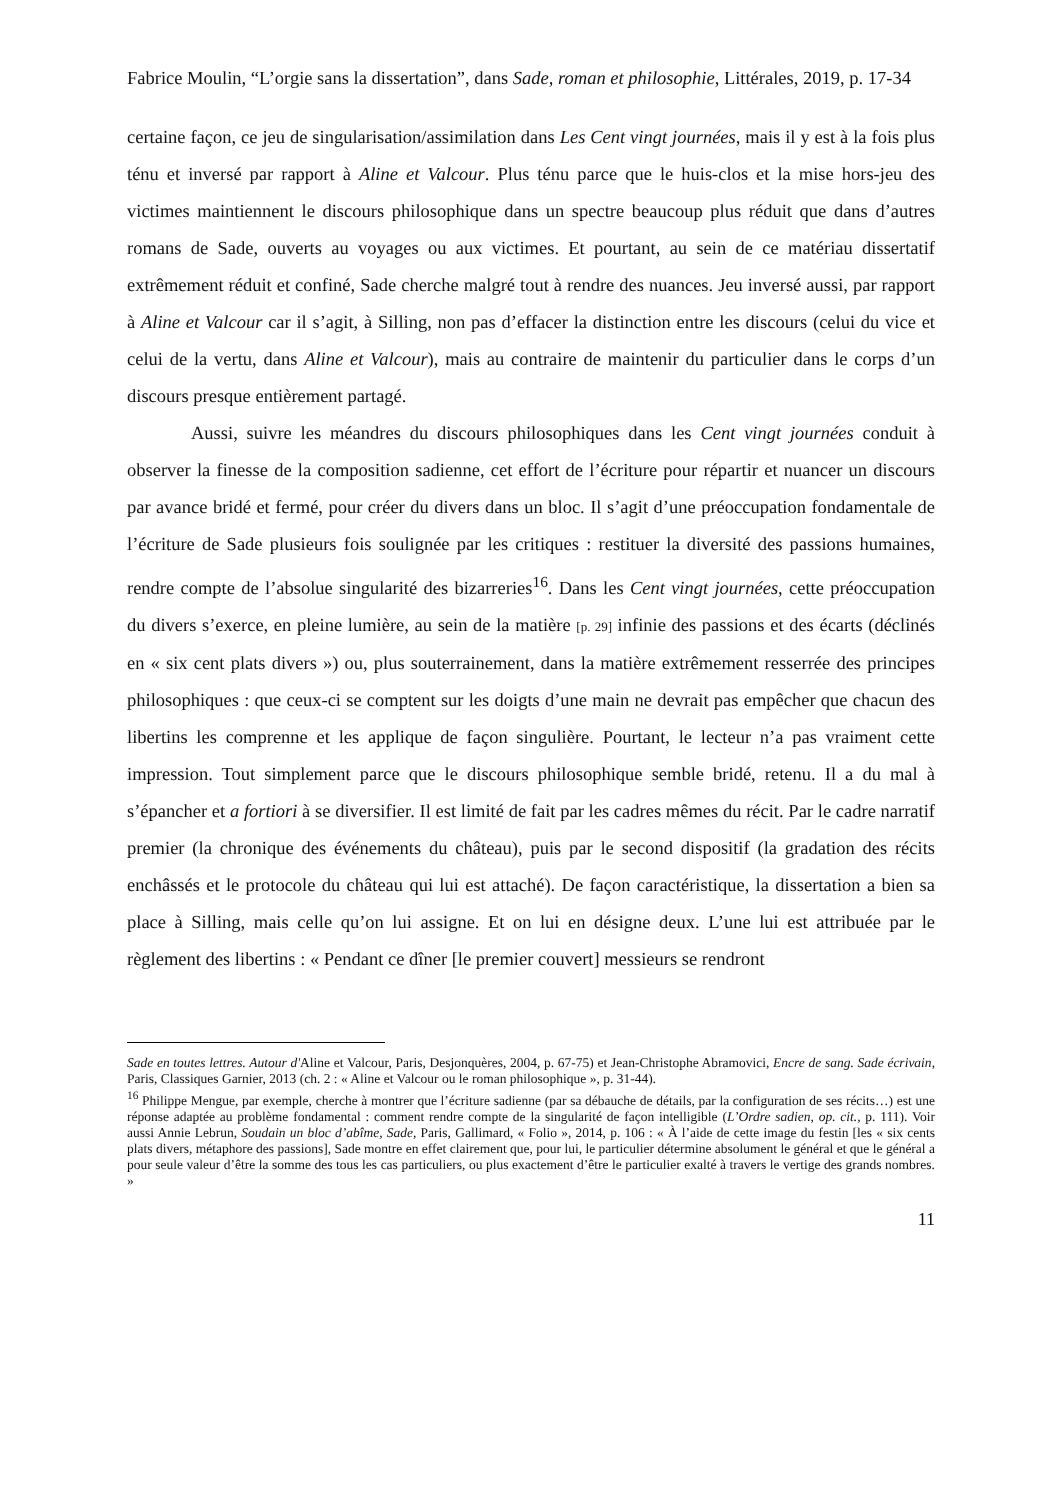Fabrice Moulin, “L’orgie sans la dissertation”, dans Sade, roman et philosophie, Littérales, 2019, p. 17-34
certaine façon, ce jeu de singularisation/assimilation dans Les Cent vingt journées, mais il y est à la fois plus ténu et inversé par rapport à Aline et Valcour. Plus ténu parce que le huis-clos et la mise hors-jeu des victimes maintiennent le discours philosophique dans un spectre beaucoup plus réduit que dans d’autres romans de Sade, ouverts au voyages ou aux victimes. Et pourtant, au sein de ce matériau dissertatif extrêmement réduit et confiné, Sade cherche malgré tout à rendre des nuances. Jeu inversé aussi, par rapport à Aline et Valcour car il s’agit, à Silling, non pas d’effacer la distinction entre les discours (celui du vice et celui de la vertu, dans Aline et Valcour), mais au contraire de maintenir du particulier dans le corps d’un discours presque entièrement partagé.
Aussi, suivre les méandres du discours philosophiques dans les Cent vingt journées conduit à observer la finesse de la composition sadienne, cet effort de l’écriture pour répartir et nuancer un discours par avance bridé et fermé, pour créer du divers dans un bloc. Il s’agit d’une préoccupation fondamentale de l’écriture de Sade plusieurs fois soulignée par les critiques : restituer la diversité des passions humaines, rendre compte de l’absolue singularité des bizarreries<sup>16</sup>. Dans les Cent vingt journées, cette préoccupation du divers s’exerce, en pleine lumière, au sein de la matière [p. 29] infinie des passions et des écarts (déclinés en « six cent plats divers ») ou, plus souterrainement, dans la matière extrêmement resserrée des principes philosophiques : que ceux-ci se comptent sur les doigts d’une main ne devrait pas empêcher que chacun des libertins les comprenne et les applique de façon singulière. Pourtant, le lecteur n’a pas vraiment cette impression. Tout simplement parce que le discours philosophique semble bridé, retenu. Il a du mal à s’épancher et a fortiori à se diversifier. Il est limité de fait par les cadres mêmes du récit. Par le cadre narratif premier (la chronique des événements du château), puis par le second dispositif (la gradation des récits enchâssés et le protocole du château qui lui est attaché). De façon caractéristique, la dissertation a bien sa place à Silling, mais celle qu’on lui assigne. Et on lui en désigne deux. L’une lui est attribuée par le règlement des libertins : « Pendant ce dîner [le premier couvert] messieurs se rendront
Sade en toutes lettres. Autour d'Aline et Valcour, Paris, Desjonquères, 2004, p. 67-75) et Jean-Christophe Abramovici, Encre de sang. Sade écrivain, Paris, Classiques Garnier, 2013 (ch. 2 : « Aline et Valcour ou le roman philosophique », p. 31-44).
<sup>16</sup> Philippe Mengue, par exemple, cherche à montrer que l’écriture sadienne (par sa débauche de détails, par la configuration de ses récits…) est une réponse adaptée au problème fondamental : comment rendre compte de la singularité de façon intelligible (L’Ordre sadien, op. cit., p. 111). Voir aussi Annie Lebrun, Soudain un bloc d’abîme, Sade, Paris, Gallimard, « Folio », 2014, p. 106 : « À l’aide de cette image du festin [les « six cents plats divers, métaphore des passions], Sade montre en effet clairement que, pour lui, le particulier détermine absolument le général et que le général a pour seule valeur d’être la somme des tous les cas particuliers, ou plus exactement d’être le particulier exalté à travers le vertige des grands nombres. »
11